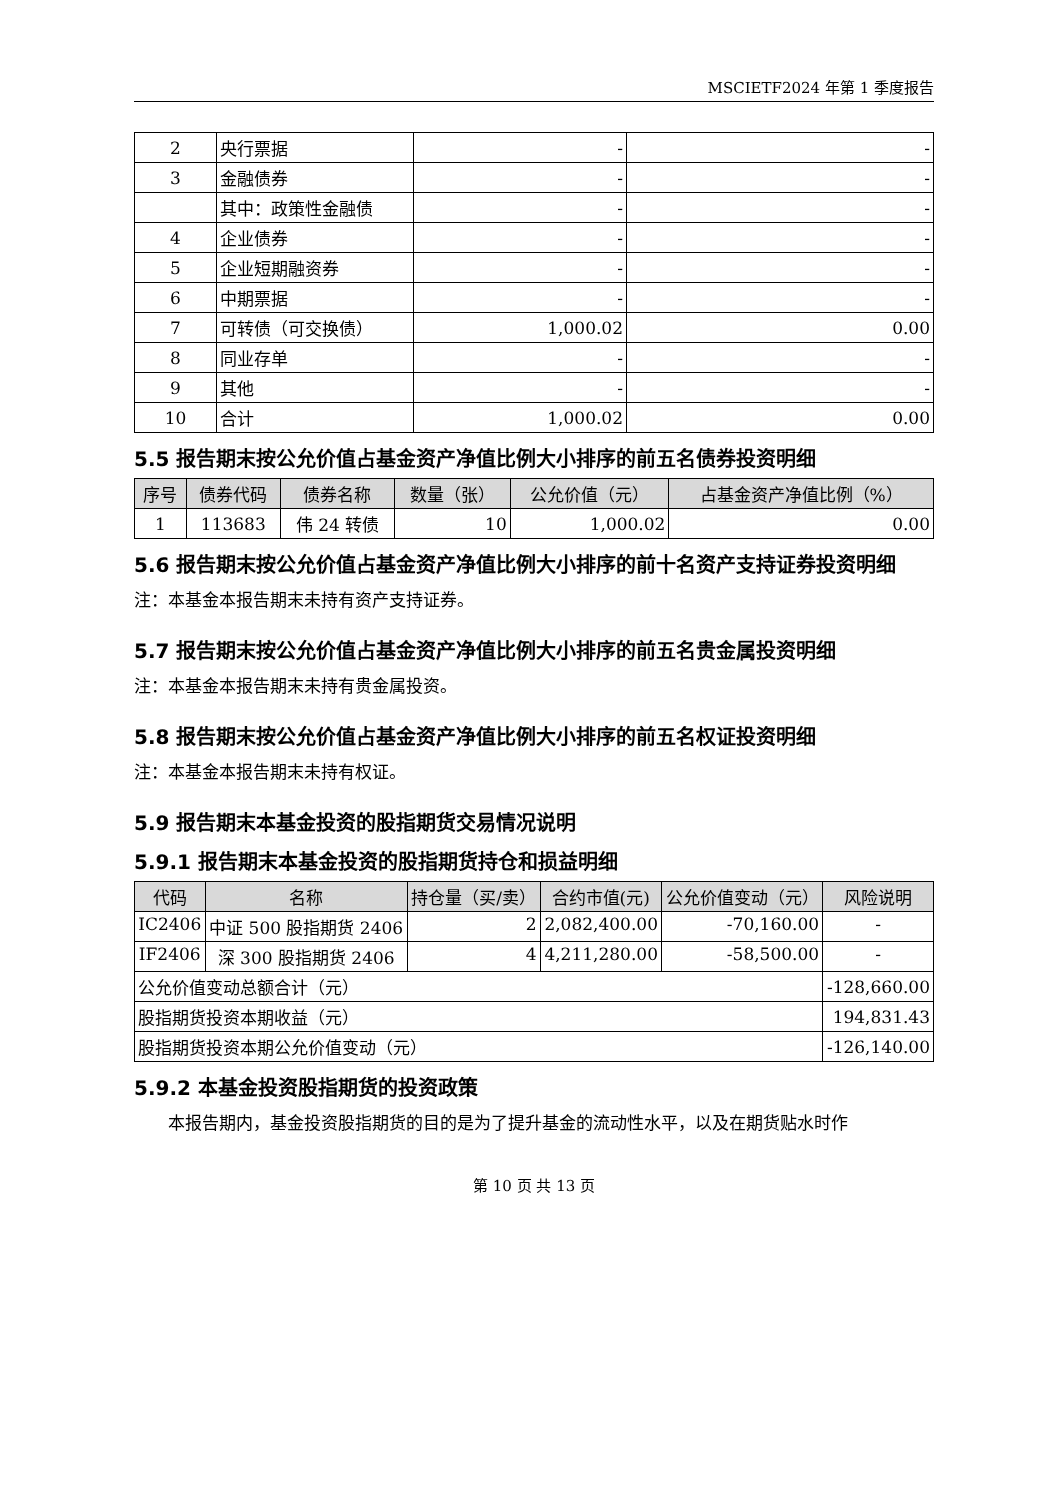MSCIETF2024 年第 1 季度报告
| 2 | 央行票据 | - | - |
| 3 | 金融债券 | - | - |
| | 其中：政策性金融债 | - | - |
| 4 | 企业债券 | - | - |
| 5 | 企业短期融资券 | - | - |
| 6 | 中期票据 | - | - |
| 7 | 可转债（可交换债） | 1,000.02 | 0.00 |
| 8 | 同业存单 | - | - |
| 9 | 其他 | - | - |
| 10 | 合计 | 1,000.02 | 0.00 |
5.5 报告期末按公允价值占基金资产净值比例大小排序的前五名债券投资明细
| 序号 | 债券代码 | 债券名称 | 数量（张） | 公允价值（元） | 占基金资产净值比例（%） |
| --- | --- | --- | --- | --- | --- |
| 1 | 113683 | 伟 24 转债 | 10 | 1,000.02 | 0.00 |
5.6 报告期末按公允价值占基金资产净值比例大小排序的前十名资产支持证券投资明细
注：本基金本报告期末未持有资产支持证券。
5.7 报告期末按公允价值占基金资产净值比例大小排序的前五名贵金属投资明细
注：本基金本报告期末未持有贵金属投资。
5.8 报告期末按公允价值占基金资产净值比例大小排序的前五名权证投资明细
注：本基金本报告期末未持有权证。
5.9 报告期末本基金投资的股指期货交易情况说明
5.9.1 报告期末本基金投资的股指期货持仓和损益明细
| 代码 | 名称 | 持仓量（买/卖） | 合约市值(元) | 公允价值变动（元） | 风险说明 |
| --- | --- | --- | --- | --- | --- |
| IC2406 | 中证 500 股指期货 2406 | 2 | 2,082,400.00 | -70,160.00 | - |
| IF2406 | 深 300 股指期货 2406 | 4 | 4,211,280.00 | -58,500.00 | - |
| 公允价值变动总额合计（元） | | | | | -128,660.00 |
| 股指期货投资本期收益（元） | | | | | 194,831.43 |
| 股指期货投资本期公允价值变动（元） | | | | | -126,140.00 |
5.9.2 本基金投资股指期货的投资政策
本报告期内，基金投资股指期货的目的是为了提升基金的流动性水平，以及在期货贴水时作
第 10 页 共 13 页